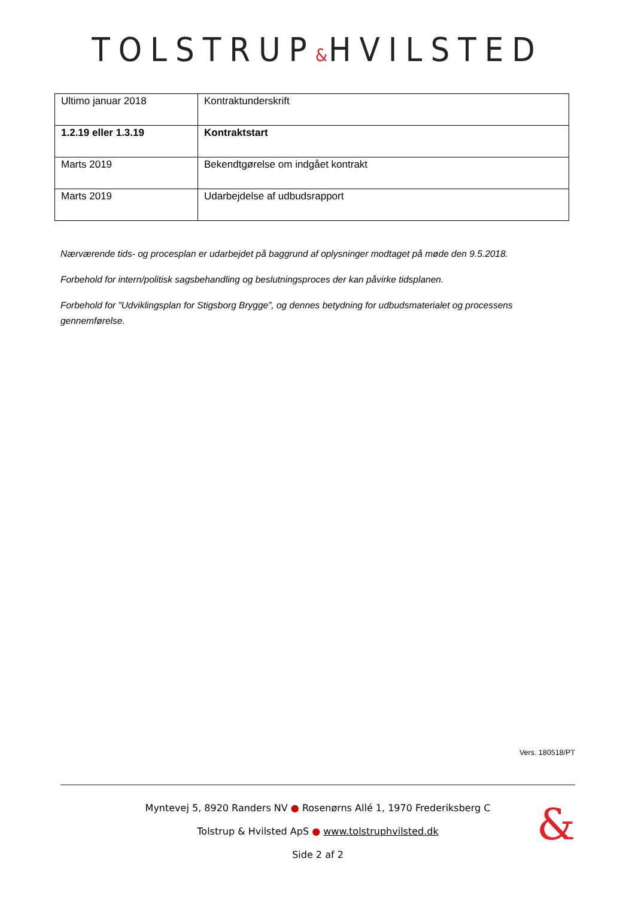TOLSTRUP&HVILSTED
| Ultimo januar 2018 | Kontraktunderskrift |
| 1.2.19 eller 1.3.19 | Kontraktstart |
| Marts 2019 | Bekendtgørelse om indgået kontrakt |
| Marts 2019 | Udarbejdelse af udbudsrapport |
Nærværende tids- og procesplan er udarbejdet på baggrund af oplysninger modtaget på møde den 9.5.2018.
Forbehold for intern/politisk sagsbehandling og beslutningsproces der kan påvirke tidsplanen.
Forbehold for ”Udviklingsplan for Stigsborg Brygge”, og dennes betydning for udbudsmaterialet og processens gennemførelse.
Vers. 180518/PT
Myntevej 5, 8920 Randers NV ● Rosenørns Allé 1, 1970 Frederiksberg C
Tolstrup & Hvilsted ApS ● www.tolstruphvilsted.dk
Side 2 af 2
&